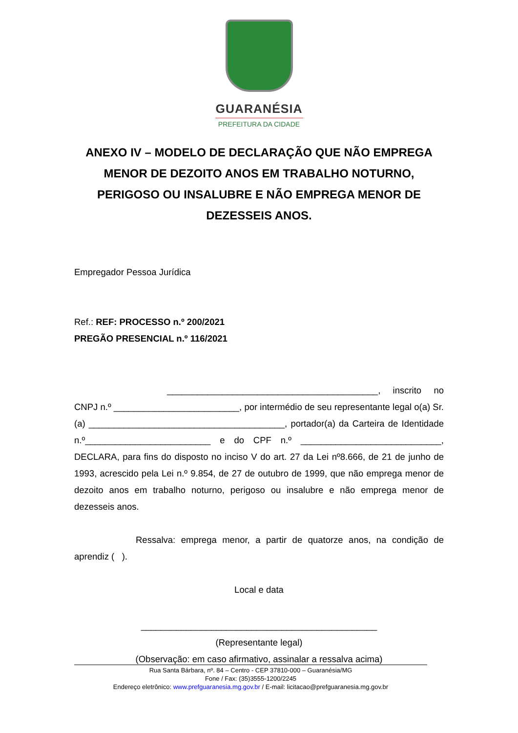GUARANÉSIA
PREFEITURA DA CIDADE
ANEXO IV – MODELO DE DECLARAÇÃO QUE NÃO EMPREGA MENOR DE DEZOITO ANOS EM TRABALHO NOTURNO, PERIGOSO OU INSALUBRE E NÃO EMPREGA MENOR DE DEZESSEIS ANOS.
Empregador Pessoa Jurídica
Ref.: REF: PROCESSO n.º 200/2021
PREGÃO PRESENCIAL n.º 116/2021
__________________________________________, inscrito no CNPJ n.º _________________________, por intermédio de seu representante legal o(a) Sr. (a) _______________________________________, portador(a) da Carteira de Identidade n.º_________________________ e do CPF n.º ____________________________, DECLARA, para fins do disposto no inciso V do art. 27 da Lei nº8.666, de 21 de junho de 1993, acrescido pela Lei n.º 9.854, de 27 de outubro de 1999, que não emprega menor de dezoito anos em trabalho noturno, perigoso ou insalubre e não emprega menor de dezesseis anos.
Ressalva: emprega menor, a partir de quatorze anos, na condição de aprendiz ( ).
Local e data
_______________________________________________
(Representante legal)
(Observação: em caso afirmativo, assinalar a ressalva acima)
Rua Santa Bárbara, nº. 84 – Centro - CEP 37810-000 – Guaranésia/MG
Fone / Fax: (35)3555-1200/2245
Endereço eletrônico: www.prefguaranesia.mg.gov.br / E-mail: licitacao@prefguaranesia.mg.gov.br